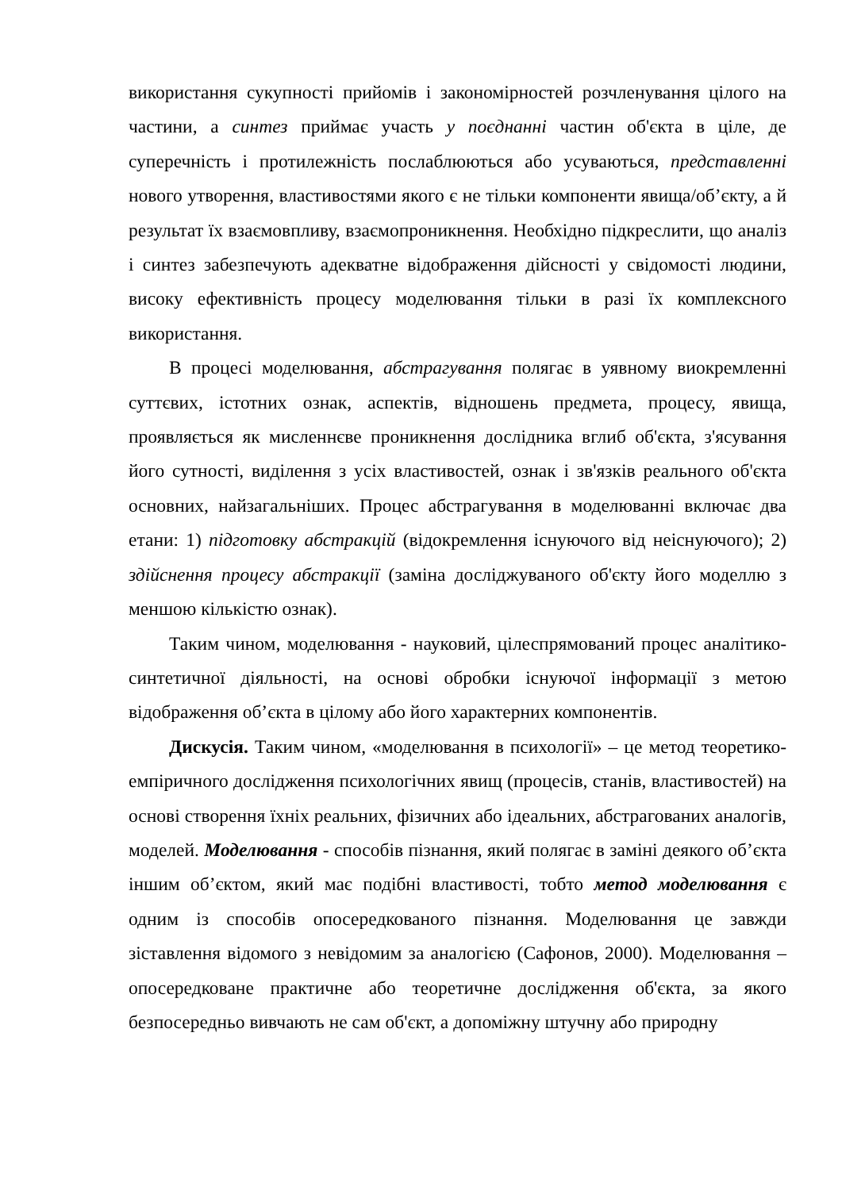використання сукупності прийомів і закономірностей розчленування цілого на частини, а синтез приймає участь у поєднанні частин об'єкта в ціле, де суперечність і протилежність послаблюються або усуваються, представленні нового утворення, властивостями якого є не тільки компоненти явища/об’єкту, а й результат їх взаємовпливу, взаємопроникнення. Необхідно підкреслити, що аналіз і синтез забезпечують адекватне відображення дійсності у свідомості людини, високу ефективність процесу моделювання тільки в разі їх комплексного використання.
В процесі моделювання, абстрагування полягає в уявному виокремленні суттєвих, істотних ознак, аспектів, відношень предмета, процесу, явища, проявляється як мисленнєве проникнення дослідника вглиб об'єкта, з'ясування його сутності, виділення з усіх властивостей, ознак і зв'язків реального об'єкта основних, найзагальніших. Процес абстрагування в моделюванні включає два етани: 1) підготовку абстракцій (відокремлення існуючого від неіснуючого); 2) здійснення процесу абстракції (заміна досліджуваного об'єкту його моделлю з меншою кількістю ознак).
Таким чином, моделювання - науковий, цілеспрямований процес аналітико-синтетичної діяльності, на основі обробки існуючої інформації з метою відображення об’єкта в цілому або його характерних компонентів.
Дискусія. Таким чином, «моделювання в психології» – це метод теоретико-емпіричного дослідження психологічних явищ (процесів, станів, властивостей) на основі створення їхніх реальних, фізичних або ідеальних, абстрагованих аналогів, моделей. Моделювання - способів пізнання, який полягає в заміні деякого об’єкта іншим об’єктом, який має подібні властивості, тобто метод моделювання є одним із способів опосередкованого пізнання. Моделювання це завжди зіставлення відомого з невідомим за аналогією (Сафонов, 2000). Моделювання – опосередковане практичне або теоретичне дослідження об'єкта, за якого безпосередньо вивчають не сам об'єкт, а допоміжну штучну або природну